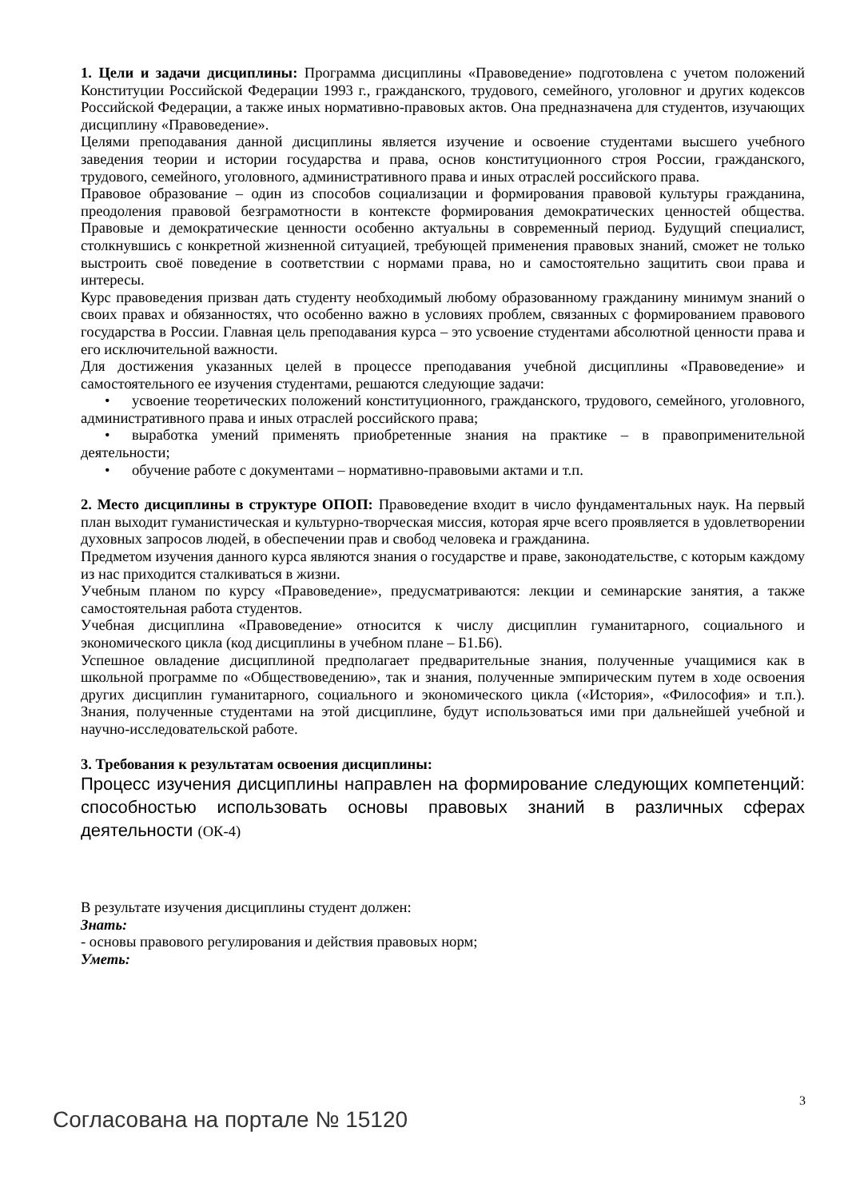1. Цели и задачи дисциплины: Программа дисциплины «Правоведение» подготовлена с учетом положений Конституции Российской Федерации 1993 г., гражданского, трудового, семейного, уголовног и других кодексов Российской Федерации, а также иных нормативно-правовых актов. Она предназначена для студентов, изучающих дисциплину «Правоведение».
Целями преподавания данной дисциплины является изучение и освоение студентами высшего учебного заведения теории и истории государства и права, основ конституционного строя России, гражданского, трудового, семейного, уголовного, административного права и иных отраслей российского права.
Правовое образование – один из способов социализации и формирования правовой культуры гражданина, преодоления правовой безграмотности в контексте формирования демократических ценностей общества. Правовые и демократические ценности особенно актуальны в современный период. Будущий специалист, столкнувшись с конкретной жизненной ситуацией, требующей применения правовых знаний, сможет не только выстроить своё поведение в соответствии с нормами права, но и самостоятельно защитить свои права и интересы.
Курс правоведения призван дать студенту необходимый любому образованному гражданину минимум знаний о своих правах и обязанностях, что особенно важно в условиях проблем, связанных с формированием правового государства в России. Главная цель преподавания курса – это усвоение студентами абсолютной ценности права и его исключительной важности.
Для достижения указанных целей в процессе преподавания учебной дисциплины «Правоведение» и самостоятельного ее изучения студентами, решаются следующие задачи:
• усвоение теоретических положений конституционного, гражданского, трудового, семейного, уголовного, административного права и иных отраслей российского права;
• выработка умений применять приобретенные знания на практике – в правоприменительной деятельности;
• обучение работе с документами – нормативно-правовыми актами и т.п.
2. Место дисциплины в структуре ОПОП: Правоведение входит в число фундаментальных наук. На первый план выходит гуманистическая и культурно-творческая миссия, которая ярче всего проявляется в удовлетворении духовных запросов людей, в обеспечении прав и свобод человека и гражданина.
Предметом изучения данного курса являются знания о государстве и праве, законодательстве, с которым каждому из нас приходится сталкиваться в жизни.
Учебным планом по курсу «Правоведение», предусматриваются: лекции и семинарские занятия, а также самостоятельная работа студентов.
Учебная дисциплина «Правоведение» относится к числу дисциплин гуманитарного, социального и экономического цикла (код дисциплины в учебном плане – Б1.Б6).
Успешное овладение дисциплиной предполагает предварительные знания, полученные учащимися как в школьной программе по «Обществоведению», так и знания, полученные эмпирическим путем в ходе освоения других дисциплин гуманитарного, социального и экономического цикла («История», «Философия» и т.п.). Знания, полученные студентами на этой дисциплине, будут использоваться ими при дальнейшей учебной и научно-исследовательской работе.
3. Требования к результатам освоения дисциплины:
Процесс изучения дисциплины направлен на формирование следующих компетенций: способностью использовать основы правовых знаний в различных сферах деятельности (ОК-4)
В результате изучения дисциплины студент должен:
Знать:
- основы правового регулирования и действия правовых норм;
Уметь:
3
Согласована на портале № 15120